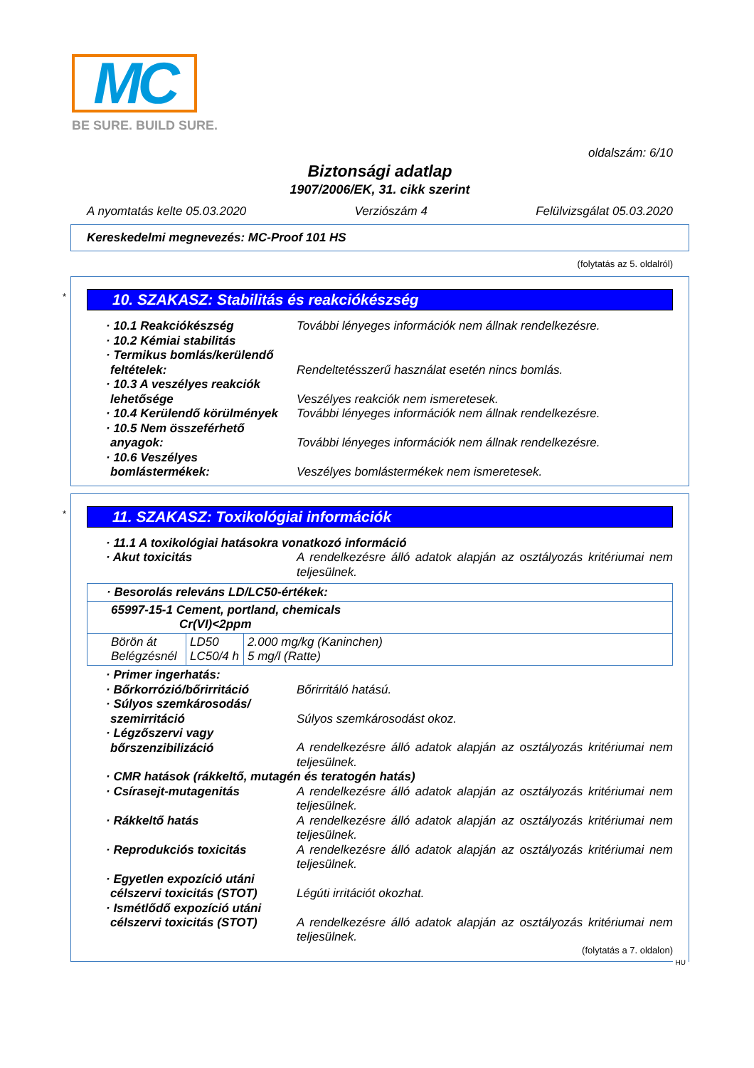MC
BE SURE. BUILD SURE.
oldalszám: 6/10
Biztonsági adatlap
1907/2006/EK, 31. cikk szerint
A nyomtatás kelte 05.03.2020 Verziószám 4 Felülvizsgálat 05.03.2020
Kereskedelmi megnevezés: MC-Proof 101 HS
(folytatás az 5. oldalról)
*
10. SZAKASZ: Stabilitás és reakciókészség
· 10.1 Reakciókészség További lényeges információk nem állnak rendelkezésre.
· 10.2 Kémiai stabilitás
· Termikus bomlás/kerülendő feltételek:
Rendeltetésszerű használat esetén nincs bomlás.
· 10.3 A veszélyes reakciók lehetősége
Veszélyes reakciók nem ismeretesek.
· 10.4 Kerülendő körülmények
További lényeges információk nem állnak rendelkezésre.
· 10.5 Nem összeférhető anyagok:
További lényeges információk nem állnak rendelkezésre.
· 10.6 Veszélyes bomlástermékek:
Veszélyes bomlástermékek nem ismeretesek.
*
11. SZAKASZ: Toxikológiai információk
· 11.1 A toxikológiai hatásokra vonatkozó információ
· Akut toxicitás A rendelkezésre álló adatok alapján az osztályozás kritériumai nem teljesülnek.
| · Besorolás releváns LD/LC50-értékek: | | |
| 65997-15-1 Cement, portland, chemicals Cr(VI)<2ppm | | |
| Börön át Belégzésnél | LD50 LC50/4 h | 2.000 mg/kg (Kaninchen) 5 mg/l (Ratte) |
· Primer ingerhatás:
· Bőrkorrózió/bőrirritáció
Bőrirritáló hatású.
· Súlyos szemkárosodás/ szemirritáció
Súlyos szemkárosodást okoz.
· Légzőszervi vagy bőrszenzibilizáció
A rendelkezésre álló adatok alapján az osztályozás kritériumai nem teljesülnek.
· CMR hatások (rákkeltő, mutagén és teratogén hatás)
· Csírasejt-mutagenitás A rendelkezésre álló adatok alapján az osztályozás kritériumai nem teljesülnek.
· Rákkeltő hatás A rendelkezésre álló adatok alapján az osztályozás kritériumai nem teljesülnek.
· Reprodukciós toxicitás A rendelkezésre álló adatok alapján az osztályozás kritériumai nem teljesülnek.
· Egyetlen expozíció utáni célszervi toxicitás (STOT)
Légúti irritációt okozhat.
· Ismétlődő expozíció utáni célszervi toxicitás (STOT)
A rendelkezésre álló adatok alapján az osztályozás kritériumai nem teljesülnek.
(folytatás a 7. oldalon)
HU